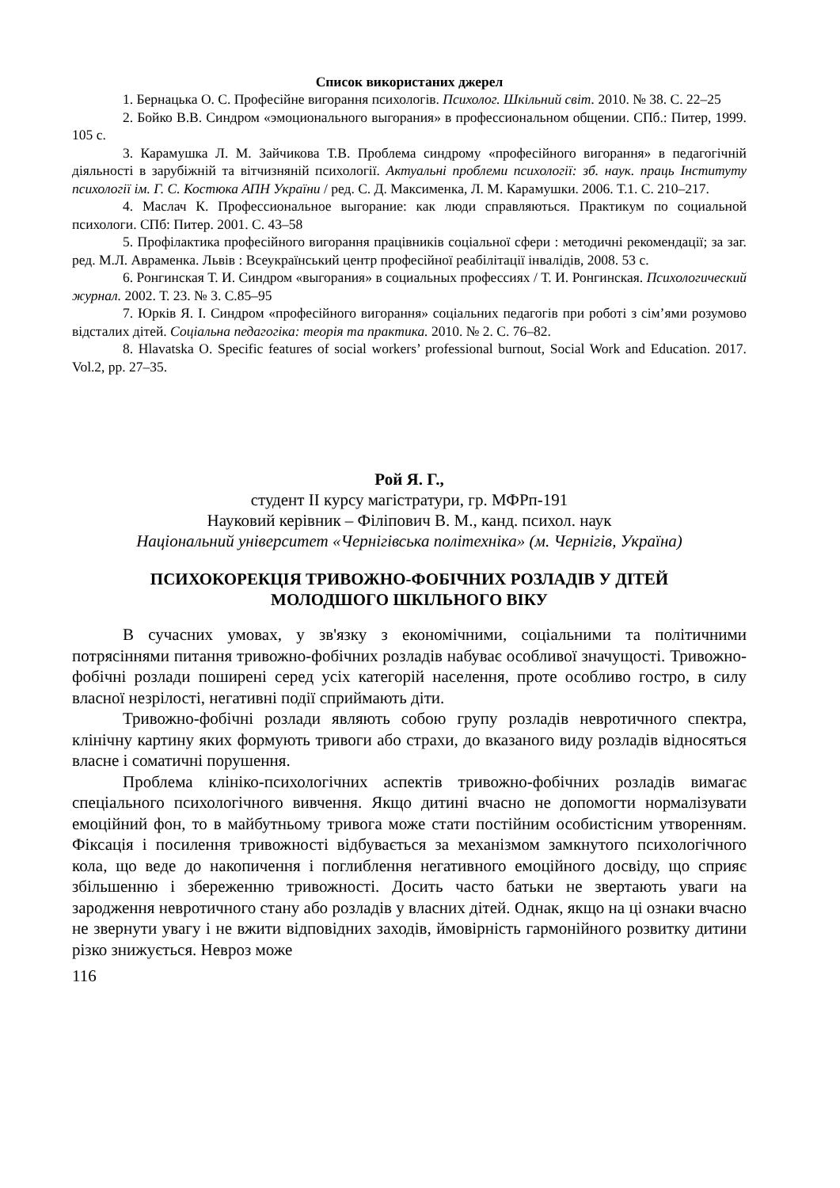Список використаних джерел
1. Бернацька О. С. Професійне вигорання психологів. Психолог. Шкільний світ. 2010. № 38. С. 22–25
2. Бойко В.В. Синдром «эмоционального выгорания» в профессиональном общении. СПб.: Питер, 1999. 105 с.
3. Карамушка Л. М. Зайчикова Т.В. Проблема синдрому «професійного вигорання» в педагогічній діяльності в зарубіжній та вітчизняній психології. Актуальні проблеми психології: зб. наук. праць Інституту психології ім. Г. С. Костюка АПН України / ред. С. Д. Максименка, Л. М. Карамушки. 2006. Т.1. С. 210–217.
4. Маслач К. Профессиональное выгорание: как люди справляються. Практикум по социальной психологи. СПб: Питер. 2001. С. 43–58
5. Профілактика професійного вигорання працівників соціальної сфери : методичні рекомендації; за заг. ред. М.Л. Авраменка. Львів : Всеукраїнський центр професійної реабілітації інвалідів, 2008. 53 с.
6. Ронгинская Т. И. Синдром «выгорания» в социальных профессиях / Т. И. Ронгинская. Психологический журнал. 2002. Т. 23. № 3. С.85–95
7. Юрків Я. І. Синдром «професійного вигорання» соціальних педагогів при роботі з сім’ями розумово відсталих дітей. Соціальна педагогіка: теорія та практика. 2010. № 2. С. 76–82.
8. Hlavatska O. Specific features of social workers’ professional burnout, Social Work and Education. 2017. Vol.2, pp. 27–35.
Рой Я. Г.,
студент ІІ курсу магістратури, гр. МФРп-191
Науковий керівник – Філіпович В. М., канд. психол. наук
Національний університет «Чернігівська політехніка» (м. Чернігів, Україна)
ПСИХОКОРЕКЦІЯ ТРИВОЖНО-ФОБІЧНИХ РОЗЛАДІВ У ДІТЕЙ
МОЛОДШОГО ШКІЛЬНОГО ВІКУ
В сучасних умовах, у зв'язку з економічними, соціальними та політичними потрясіннями питання тривожно-фобічних розладів набуває особливої значущості. Тривожно-фобічні розлади поширені серед усіх категорій населення, проте особливо гостро, в силу власної незрілості, негативні події сприймають діти.
Тривожно-фобічні розлади являють собою групу розладів невротичного спектра, клінічну картину яких формують тривоги або страхи, до вказаного виду розладів відносяться власне і соматичні порушення.
Проблема клініко-психологічних аспектів тривожно-фобічних розладів вимагає спеціального психологічного вивчення. Якщо дитині вчасно не допомогти нормалізувати емоційний фон, то в майбутньому тривога може стати постійним особистісним утворенням. Фіксація і посилення тривожності відбувається за механізмом замкнутого психологічного кола, що веде до накопичення і поглиблення негативного емоційного досвіду, що сприяє збільшенню і збереженню тривожності. Досить часто батьки не звертають уваги на зародження невротичного стану або розладів у власних дітей. Однак, якщо на ці ознаки вчасно не звернути увагу і не вжити відповідних заходів, ймовірність гармонійного розвитку дитини різко знижується. Невроз може
116